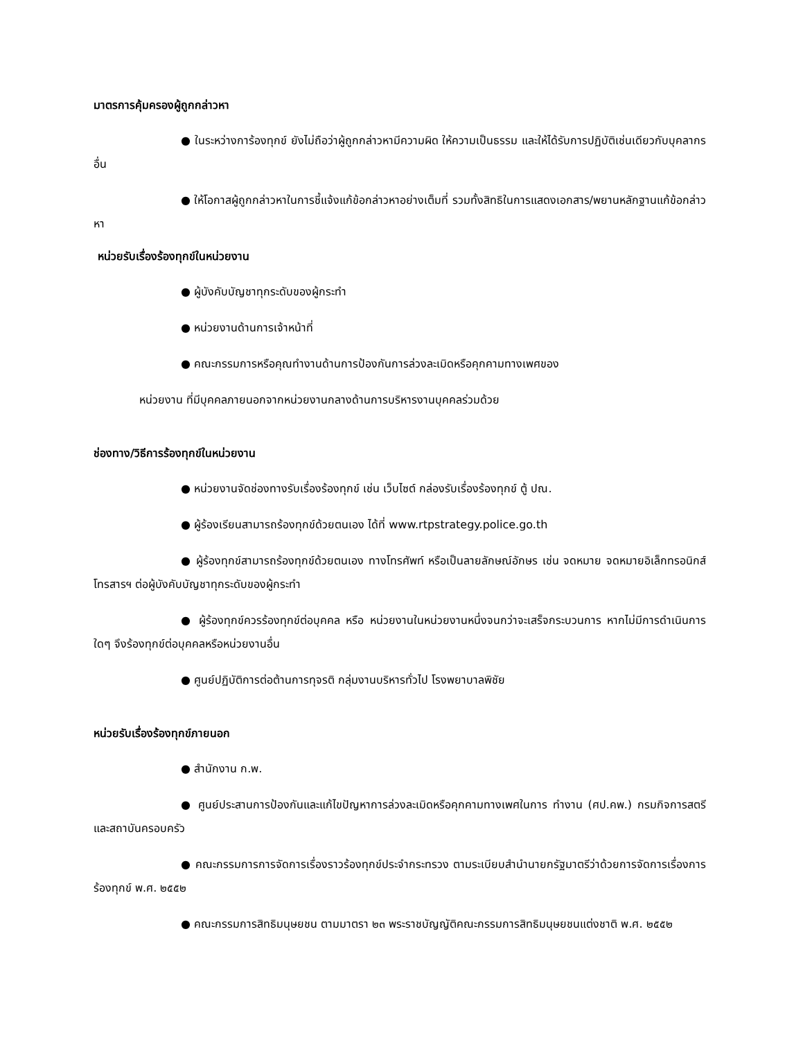มาตรการคุ้มครองผู้ถูกกล่าวหา
● ในระหว่างการ้องทุกข์ ยังไม่ถือว่าผู้ถูกกล่าวหามีความผิด ให้ความเป็นธรรม และให้ได้รับการปฏิบัติเช่นเดียวกับบุคลากรอื่น
● ให้โอกาสผู้ถูกกล่าวหาในการชี้แจ้งแก้ข้อกล่าวหาอย่างเต็มที่ รวมทั้งสิทธิในการแสดงเอกสาร/พยานหลักฐานแก้ข้อกล่าวหา
หน่วยรับเรื่องร้องทุกข์ในหน่วยงาน
● ผู้บังคับบัญชาทุกระดับของผู้กระทำ
● หน่วยงานด้านการเจ้าหน้าที่
● คณะกรรมการหรือคุณทำงานด้านการป้องกันการล่วงละเมิดหรือคุกคามทางเพศของ
หน่วยงาน ที่มีบุคคลภายนอกจากหน่วยงานกลางด้านการบริหารงานบุคคลร่วมด้วย
ช่องทาง/วิธีการร้องทุกข์ในหน่วยงาน
● หน่วยงานจัดช่องทางรับเรื่องร้องทุกข์ เช่น เว็บไซต์ กล่องรับเรื่องร้องทุกข์ ตู้ ปณ.
● ผู้ร้องเรียนสามารถร้องทุกข์ด้วยตนเอง ได้ที่ www.rtpstrategy.police.go.th
● ผู้ร้องทุกข์สามารถร้องทุกข์ด้วยตนเอง ทางโทรศัพท์ หรือเป็นลายลักษณ์อักษร เช่น จดหมาย จดหมายอิเล็กทรอนิกส์ โทรสารฯ ต่อผู้บังคับบัญชาทุกระดับของผู้กระทำ
● ผู้ร้องทุกข์ควรร้องทุกข์ต่อบุคคล หรือ หน่วยงานในหน่วยงานหนึ่งจนกว่าจะเสร็จกระบวนการ หากไม่มีการดำเนินการใดๆ จึงร้องทุกข์ต่อบุคคลหรือหน่วยงานอื่น
● ศูนย์ปฏิบัติการต่อต้านการทุจรติ กลุ่มงานบริหารทั่วไป โรงพยาบาลพิชัย
หน่วยรับเรื่องร้องทุกข์ภายนอก
● สำนักงาน ก.พ.
● ศูนย์ประสานการป้องกันและแก้ไขปัญหาการล่วงละเมิดหรือคุกคามทางเพศในการ ทำงาน (ศป.คพ.) กรมกิจการสตรีและสถาบันครอบครัว
● คณะกรรมการการจัดการเรื่องราวร้องทุกข์ประจำกระทรวง ตามระเบียบสำนำนายกรัฐมาตรีว่าด้วยการจัดการเรื่องการร้องทุกข์ พ.ศ. ๒๕๕๒
● คณะกรรมการสิทธิมนุษยชน ตามมาตรา ๒๓ พระราชบัญญัติคณะกรรมการสิทธิมนุษยชนแต่งชาติ พ.ศ. ๒๕๕๒